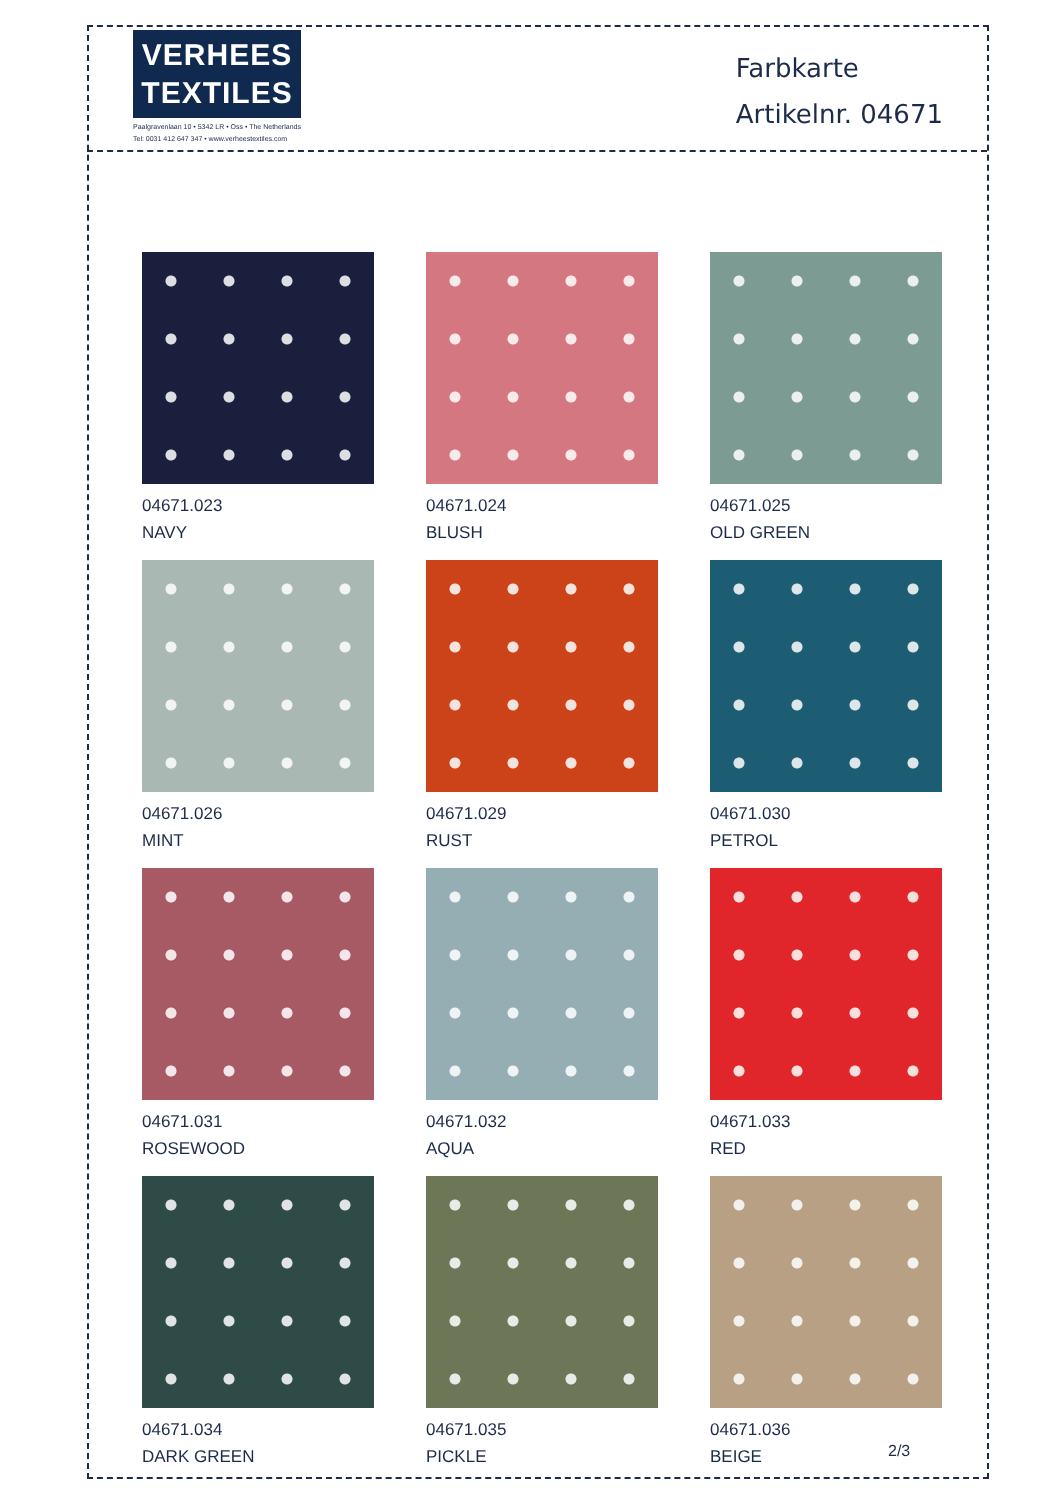VERHEES
TEXTILES
Paalgravenlaan 10 • 5342 LR • Oss • The Netherlands
Tel: 0031 412 647 347 • www.verheestextiles.com
Farbkarte
Artikelnr. 04671
04671.023
NAVY
04671.024
BLUSH
04671.025
OLD GREEN
04671.026
MINT
04671.029
RUST
04671.030
PETROL
04671.031
ROSEWOOD
04671.032
AQUA
04671.033
RED
04671.034
DARK GREEN
04671.035
PICKLE
04671.036
BEIGE
2/3